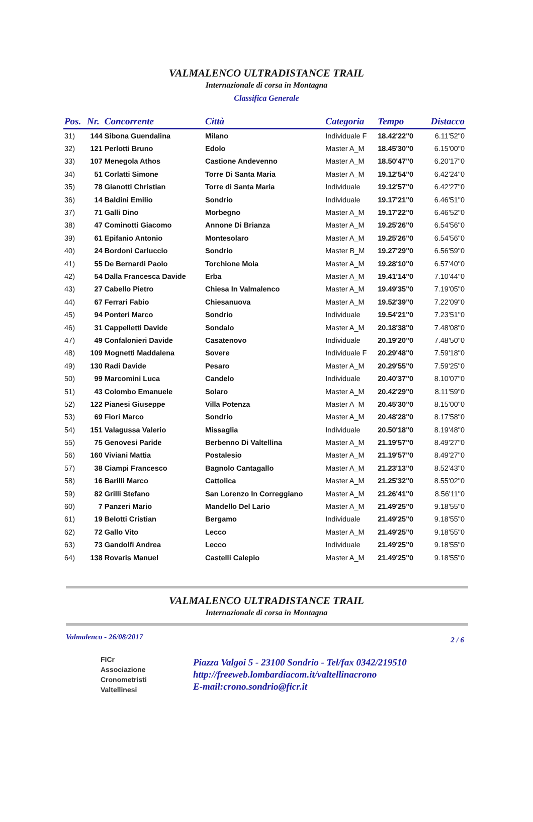VALMALENCO ULTRADISTANCE TRAIL
Internazionale di corsa in Montagna
Classifica Generale
| Pos. | Nr. | Concorrente | Città | Categoria | Tempo | Distacco |
| --- | --- | --- | --- | --- | --- | --- |
| 31) | 144 | Sibona Guendalina | Milano | Individuale F | 18.42'22"0 | 6.11'52"0 |
| 32) | 121 | Perlotti Bruno | Edolo | Master A_M | 18.45'30"0 | 6.15'00"0 |
| 33) | 107 | Menegola Athos | Castione Andevenno | Master A_M | 18.50'47"0 | 6.20'17"0 |
| 34) | 51 | Corlatti Simone | Torre Di Santa Maria | Master A_M | 19.12'54"0 | 6.42'24"0 |
| 35) | 78 | Gianotti Christian | Torre di Santa Maria | Individuale | 19.12'57"0 | 6.42'27"0 |
| 36) | 14 | Baldini Emilio | Sondrio | Individuale | 19.17'21"0 | 6.46'51"0 |
| 37) | 71 | Galli Dino | Morbegno | Master A_M | 19.17'22"0 | 6.46'52"0 |
| 38) | 47 | Cominotti Giacomo | Annone Di Brianza | Master A_M | 19.25'26"0 | 6.54'56"0 |
| 39) | 61 | Epifanio Antonio | Montesolaro | Master A_M | 19.25'26"0 | 6.54'56"0 |
| 40) | 24 | Bordoni Carluccio | Sondrio | Master B_M | 19.27'29"0 | 6.56'59"0 |
| 41) | 55 | De Bernardi Paolo | Torchione Moia | Master A_M | 19.28'10"0 | 6.57'40"0 |
| 42) | 54 | Dalla Francesca Davide | Erba | Master A_M | 19.41'14"0 | 7.10'44"0 |
| 43) | 27 | Cabello Pietro | Chiesa In Valmalenco | Master A_M | 19.49'35"0 | 7.19'05"0 |
| 44) | 67 | Ferrari Fabio | Chiesanuova | Master A_M | 19.52'39"0 | 7.22'09"0 |
| 45) | 94 | Ponteri Marco | Sondrio | Individuale | 19.54'21"0 | 7.23'51"0 |
| 46) | 31 | Cappelletti Davide | Sondalo | Master A_M | 20.18'38"0 | 7.48'08"0 |
| 47) | 49 | Confalonieri Davide | Casatenovo | Individuale | 20.19'20"0 | 7.48'50"0 |
| 48) | 109 | Mognetti Maddalena | Sovere | Individuale F | 20.29'48"0 | 7.59'18"0 |
| 49) | 130 | Radi Davide | Pesaro | Master A_M | 20.29'55"0 | 7.59'25"0 |
| 50) | 99 | Marcomini Luca | Candelo | Individuale | 20.40'37"0 | 8.10'07"0 |
| 51) | 43 | Colombo Emanuele | Solaro | Master A_M | 20.42'29"0 | 8.11'59"0 |
| 52) | 122 | Pianesi Giuseppe | Villa Potenza | Master A_M | 20.45'30"0 | 8.15'00"0 |
| 53) | 69 | Fiori Marco | Sondrio | Master A_M | 20.48'28"0 | 8.17'58"0 |
| 54) | 151 | Valagussa Valerio | Missaglia | Individuale | 20.50'18"0 | 8.19'48"0 |
| 55) | 75 | Genovesi Paride | Berbenno Di Valtellina | Master A_M | 21.19'57"0 | 8.49'27"0 |
| 56) | 160 | Viviani Mattia | Postalesio | Master A_M | 21.19'57"0 | 8.49'27"0 |
| 57) | 38 | Ciampi Francesco | Bagnolo Cantagallo | Master A_M | 21.23'13"0 | 8.52'43"0 |
| 58) | 16 | Barilli Marco | Cattolica | Master A_M | 21.25'32"0 | 8.55'02"0 |
| 59) | 82 | Grilli Stefano | San Lorenzo In Correggiano | Master A_M | 21.26'41"0 | 8.56'11"0 |
| 60) | 7 | Panzeri Mario | Mandello Del Lario | Master A_M | 21.49'25"0 | 9.18'55"0 |
| 61) | 19 | Belotti Cristian | Bergamo | Individuale | 21.49'25"0 | 9.18'55"0 |
| 62) | 72 | Gallo Vito | Lecco | Master A_M | 21.49'25"0 | 9.18'55"0 |
| 63) | 73 | Gandolfi Andrea | Lecco | Individuale | 21.49'25"0 | 9.18'55"0 |
| 64) | 138 | Rovaris Manuel | Castelli Calepio | Master A_M | 21.49'25"0 | 9.18'55"0 |
VALMALENCO ULTRADISTANCE TRAIL
Internazionale di corsa in Montagna
Valmalenco - 26/08/2017 2 / 6
FICr
Associazione
Cronometristi
Valtellinesi
Piazza Valgoi 5 - 23100 Sondrio - Tel/fax 0342/219510
http://freeweb.lombardiacom.it/valtellinacrono
E-mail:crono.sondrio@ficr.it